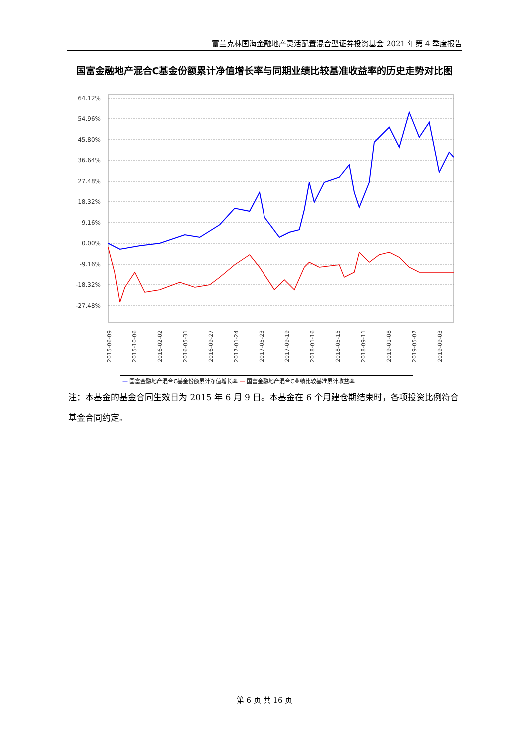富兰克林国海金融地产灵活配置混合型证券投资基金 2021 年第 4 季度报告
国富金融地产混合C基金份额累计净值增长率与同期业绩比较基准收益率的历史走势对比图
64.12%
54.96%
45.80%
36.64%
27.48%
18.32%
9.16%
0.00%
-9.16%
-18.32%
-27.48%
2015-06-09
2015-10-06
2016-02-02
2016-05-31
2016-09-27
2017-01-24
2017-05-23
2017-09-19
2018-01-16
2018-05-15
2018-09-11
2019-01-08
2019-05-07
2019-09-03
— 国富金融地产混合C基金份额累计净值增长率 — 国富金融地产混合C业绩比较基准累计收益率
2019-12-31 2020-04-28 2020-08-25 2020-12-22 2021-04-20 2021-08-17 2021-12-14
注：本基金的基金合同生效日为 2015 年 6 月 9 日。本基金在 6 个月建仓期结束时，各项投资比例符合基金合同约定。
第 6 页 共 16 页